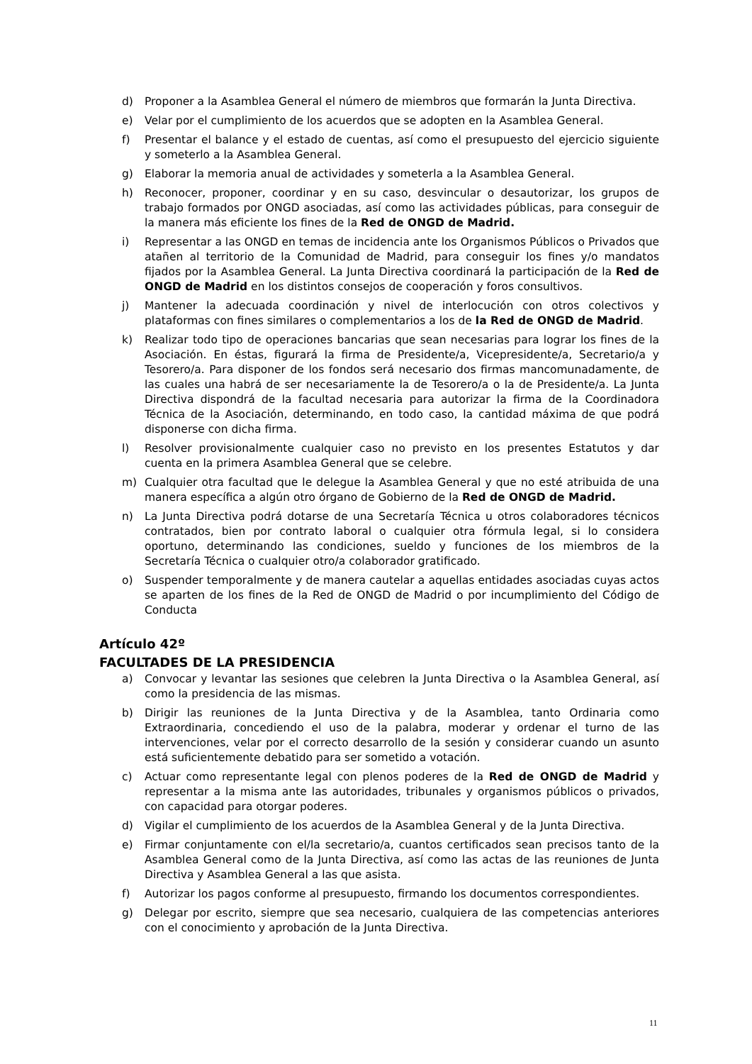d) Proponer a la Asamblea General el número de miembros que formarán la Junta Directiva.
e) Velar por el cumplimiento de los acuerdos que se adopten en la Asamblea General.
f) Presentar el balance y el estado de cuentas, así como el presupuesto del ejercicio siguiente y someterlo a la Asamblea General.
g) Elaborar la memoria anual de actividades y someterla a la Asamblea General.
h) Reconocer, proponer, coordinar y en su caso, desvincular o desautorizar, los grupos de trabajo formados por ONGD asociadas, así como las actividades públicas, para conseguir de la manera más eficiente los fines de la Red de ONGD de Madrid.
i) Representar a las ONGD en temas de incidencia ante los Organismos Públicos o Privados que atañen al territorio de la Comunidad de Madrid, para conseguir los fines y/o mandatos fijados por la Asamblea General. La Junta Directiva coordinará la participación de la Red de ONGD de Madrid en los distintos consejos de cooperación y foros consultivos.
j) Mantener la adecuada coordinación y nivel de interlocución con otros colectivos y plataformas con fines similares o complementarios a los de la Red de ONGD de Madrid.
k) Realizar todo tipo de operaciones bancarias que sean necesarias para lograr los fines de la Asociación. En éstas, figurará la firma de Presidente/a, Vicepresidente/a, Secretario/a y Tesorero/a. Para disponer de los fondos será necesario dos firmas mancomunadamente, de las cuales una habrá de ser necesariamente la de Tesorero/a o la de Presidente/a. La Junta Directiva dispondrá de la facultad necesaria para autorizar la firma de la Coordinadora Técnica de la Asociación, determinando, en todo caso, la cantidad máxima de que podrá disponerse con dicha firma.
l) Resolver provisionalmente cualquier caso no previsto en los presentes Estatutos y dar cuenta en la primera Asamblea General que se celebre.
m) Cualquier otra facultad que le delegue la Asamblea General y que no esté atribuida de una manera específica a algún otro órgano de Gobierno de la Red de ONGD de Madrid.
n) La Junta Directiva podrá dotarse de una Secretaría Técnica u otros colaboradores técnicos contratados, bien por contrato laboral o cualquier otra fórmula legal, si lo considera oportuno, determinando las condiciones, sueldo y funciones de los miembros de la Secretaría Técnica o cualquier otro/a colaborador gratificado.
o) Suspender temporalmente y de manera cautelar a aquellas entidades asociadas cuyas actos se aparten de los fines de la Red de ONGD de Madrid o por incumplimiento del Código de Conducta
Artículo 42º
FACULTADES DE LA PRESIDENCIA
a) Convocar y levantar las sesiones que celebren la Junta Directiva o la Asamblea General, así como la presidencia de las mismas.
b) Dirigir las reuniones de la Junta Directiva y de la Asamblea, tanto Ordinaria como Extraordinaria, concediendo el uso de la palabra, moderar y ordenar el turno de las intervenciones, velar por el correcto desarrollo de la sesión y considerar cuando un asunto está suficientemente debatido para ser sometido a votación.
c) Actuar como representante legal con plenos poderes de la Red de ONGD de Madrid y representar a la misma ante las autoridades, tribunales y organismos públicos o privados, con capacidad para otorgar poderes.
d) Vigilar el cumplimiento de los acuerdos de la Asamblea General y de la Junta Directiva.
e) Firmar conjuntamente con el/la secretario/a, cuantos certificados sean precisos tanto de la Asamblea General como de la Junta Directiva, así como las actas de las reuniones de Junta Directiva y Asamblea General a las que asista.
f) Autorizar los pagos conforme al presupuesto, firmando los documentos correspondientes.
g) Delegar por escrito, siempre que sea necesario, cualquiera de las competencias anteriores con el conocimiento y aprobación de la Junta Directiva.
11